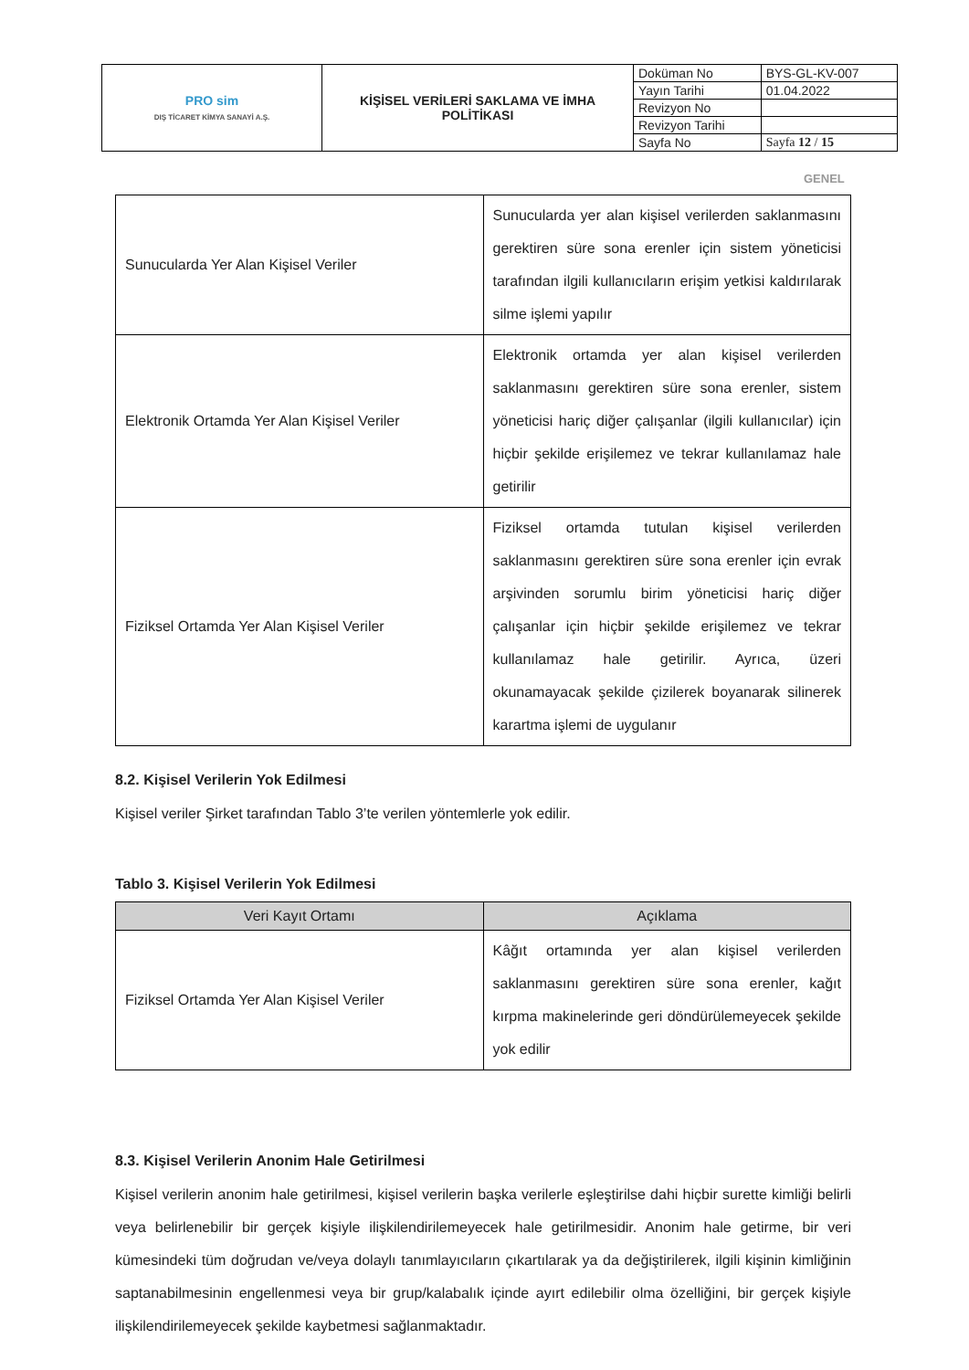| PRO sim DIŞ TİCARET KİMYA SANAYİ A.Ş. | KİŞİSEL VERİLERİ SAKLAMA VE İMHA POLİTİKASI | Doküman No | BYS-GL-KV-007 |
| | | Yayın Tarihi | 01.04.2022 |
| | | Revizyon No | |
| | | Revizyon Tarihi | |
| | | Sayfa No | Sayfa 12 / 15 |
GENEL
| Sunucularda Yer Alan Kişisel Veriler | Sunucularda yer alan kişisel verilerden saklanmasını gerektiren süre sona erenler için sistem yöneticisi tarafından ilgili kullanıcıların erişim yetkisi kaldırılarak silme işlemi yapılır |
| Elektronik Ortamda Yer Alan Kişisel Veriler | Elektronik ortamda yer alan kişisel verilerden saklanmasını gerektiren süre sona erenler, sistem yöneticisi hariç diğer çalışanlar (ilgili kullanıcılar) için hiçbir şekilde erişilemez ve tekrar kullanılamaz hale getirilir |
| Fiziksel Ortamda Yer Alan Kişisel Veriler | Fiziksel ortamda tutulan kişisel verilerden saklanmasını gerektiren süre sona erenler için evrak arşivinden sorumlu birim yöneticisi hariç diğer çalışanlar için hiçbir şekilde erişilemez ve tekrar kullanılamaz hale getirilir. Ayrıca, üzeri okunamayacak şekilde çizilerek boyanarak silinerek karartma işlemi de uygulanır |
8.2. Kişisel Verilerin Yok Edilmesi
Kişisel veriler Şirket tarafından Tablo 3’te verilen yöntemlerle yok edilir.
Tablo 3. Kişisel Verilerin Yok Edilmesi
| Veri Kayıt Ortamı | Açıklama |
| --- | --- |
| Fiziksel Ortamda Yer Alan Kişisel Veriler | Kâğıt ortamında yer alan kişisel verilerden saklanmasını gerektiren süre sona erenler, kağıt kırpma makinelerinde geri döndürülemeyecek şekilde yok edilir |
8.3. Kişisel Verilerin Anonim Hale Getirilmesi
Kişisel verilerin anonim hale getirilmesi, kişisel verilerin başka verilerle eşleştirilse dahi hiçbir surette kimliği belirli veya belirlenebilir bir gerçek kişiyle ilişkilendirilemeyecek hale getirilmesidir. Anonim hale getirme, bir veri kümesindeki tüm doğrudan ve/veya dolaylı tanımlayıcıların çıkartılarak ya da değiştirilerek, ilgili kişinin kimliğinin saptanabilmesinin engellenmesi veya bir grup/kalabalık içinde ayırt edilebilir olma özelliğini, bir gerçek kişiyle ilişkilendirilemeyecek şekilde kaybetmesi sağlanmaktadır.